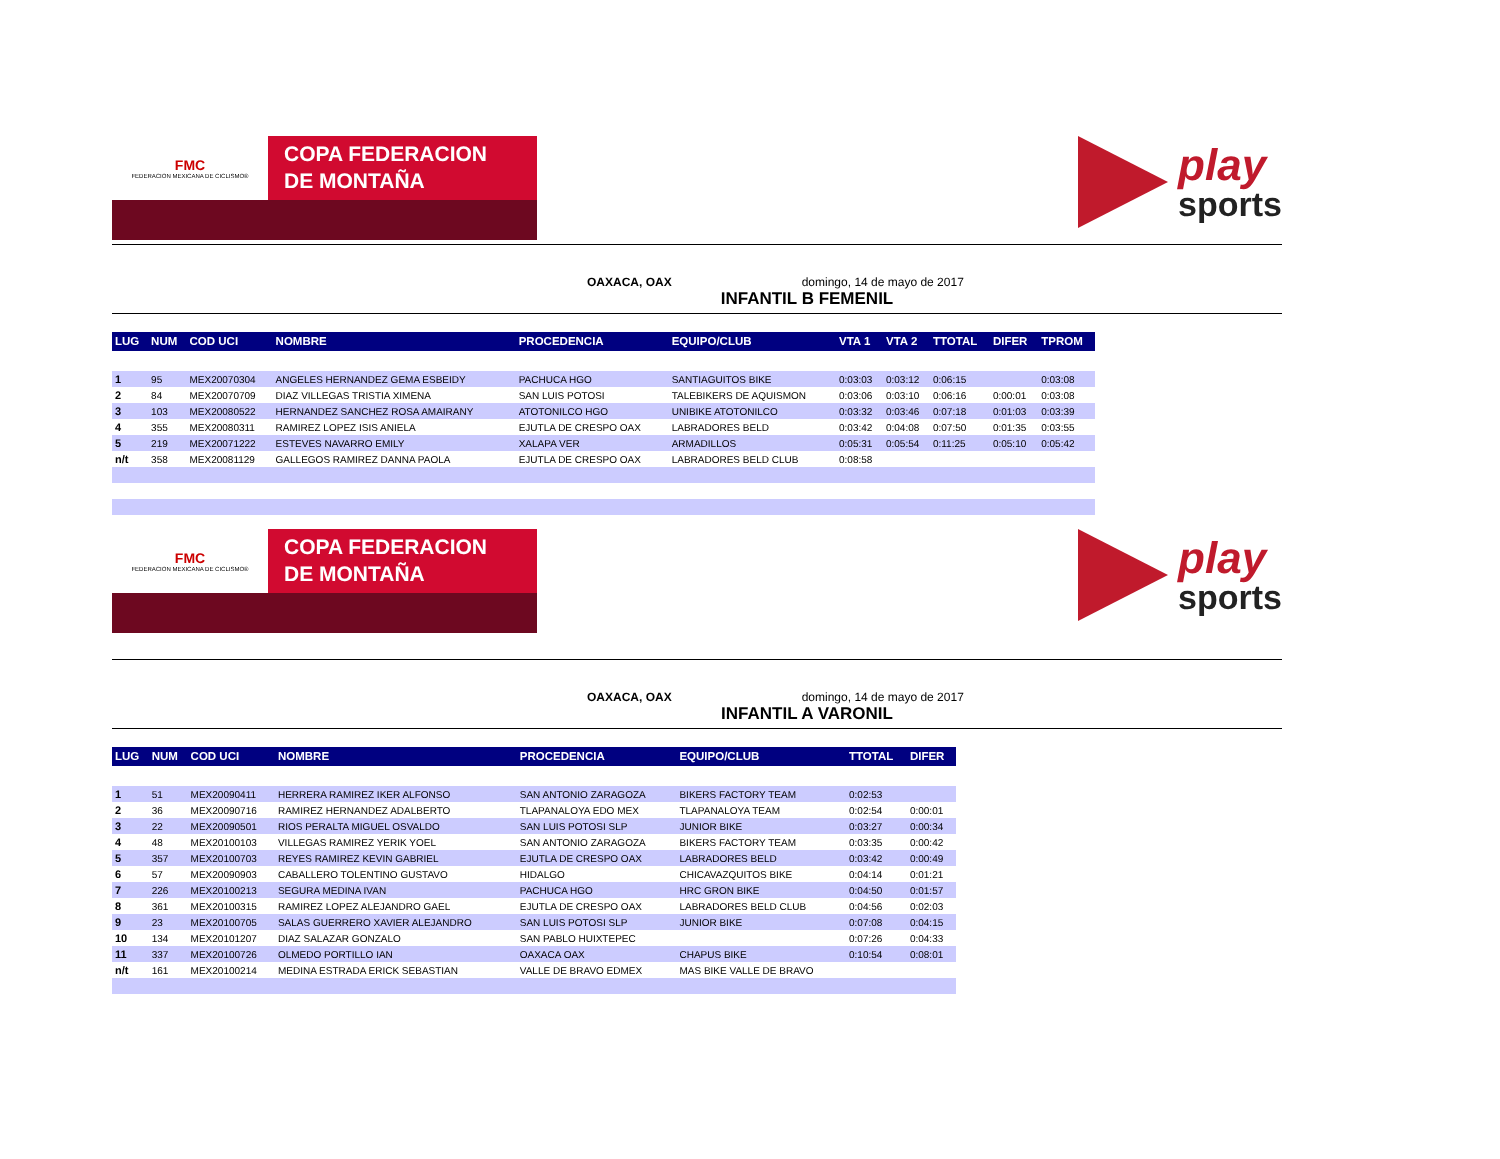FMC
FEDERACION MEXICANA DE CICLISMO®
COPA FEDERACION
DE MONTAÑA
play
sports
OAXACA, OAX domingo, 14 de mayo de 2017
INFANTIL B FEMENIL
| LUG | NUM | COD UCI | NOMBRE | PROCEDENCIA | EQUIPO/CLUB | VTA 1 | VTA 2 | TTOTAL | DIFER | TPROM |
| --- | --- | --- | --- | --- | --- | --- | --- | --- | --- | --- |
| 1 | 95 | MEX20070304 | ANGELES HERNANDEZ GEMA ESBEIDY | PACHUCA HGO | SANTIAGUITOS BIKE | 0:03:03 | 0:03:12 | 0:06:15 | | 0:03:08 |
| 2 | 84 | MEX20070709 | DIAZ VILLEGAS TRISTIA XIMENA | SAN LUIS POTOSI | TALEBIKERS DE AQUISMON | 0:03:06 | 0:03:10 | 0:06:16 | 0:00:01 | 0:03:08 |
| 3 | 103 | MEX20080522 | HERNANDEZ SANCHEZ ROSA AMAIRANY | ATOTONILCO HGO | UNIBIKE ATOTONILCO | 0:03:32 | 0:03:46 | 0:07:18 | 0:01:03 | 0:03:39 |
| 4 | 355 | MEX20080311 | RAMIREZ LOPEZ ISIS ANIELA | EJUTLA DE CRESPO OAX | LABRADORES BELD | 0:03:42 | 0:04:08 | 0:07:50 | 0:01:35 | 0:03:55 |
| 5 | 219 | MEX20071222 | ESTEVES NAVARRO EMILY | XALAPA VER | ARMADILLOS | 0:05:31 | 0:05:54 | 0:11:25 | 0:05:10 | 0:05:42 |
| n/t | 358 | MEX20081129 | GALLEGOS RAMIREZ DANNA PAOLA | EJUTLA DE CRESPO OAX | LABRADORES BELD CLUB | 0:08:58 | | | | |
FMC
FEDERACION MEXICANA DE CICLISMO®
COPA FEDERACION
DE MONTAÑA
play
sports
OAXACA, OAX domingo, 14 de mayo de 2017
INFANTIL A VARONIL
| LUG | NUM | COD UCI | NOMBRE | PROCEDENCIA | EQUIPO/CLUB | TTOTAL | DIFER |
| --- | --- | --- | --- | --- | --- | --- | --- |
| 1 | 51 | MEX20090411 | HERRERA RAMIREZ IKER ALFONSO | SAN ANTONIO ZARAGOZA | BIKERS FACTORY TEAM | 0:02:53 | |
| 2 | 36 | MEX20090716 | RAMIREZ HERNANDEZ ADALBERTO | TLAPANALOYA EDO MEX | TLAPANALOYA TEAM | 0:02:54 | 0:00:01 |
| 3 | 22 | MEX20090501 | RIOS PERALTA MIGUEL OSVALDO | SAN LUIS POTOSI SLP | JUNIOR BIKE | 0:03:27 | 0:00:34 |
| 4 | 48 | MEX20100103 | VILLEGAS RAMIREZ YERIK YOEL | SAN ANTONIO ZARAGOZA | BIKERS FACTORY TEAM | 0:03:35 | 0:00:42 |
| 5 | 357 | MEX20100703 | REYES RAMIREZ KEVIN GABRIEL | EJUTLA DE CRESPO OAX | LABRADORES BELD | 0:03:42 | 0:00:49 |
| 6 | 57 | MEX20090903 | CABALLERO TOLENTINO GUSTAVO | HIDALGO | CHICAVAZQUITOS BIKE | 0:04:14 | 0:01:21 |
| 7 | 226 | MEX20100213 | SEGURA MEDINA IVAN | PACHUCA HGO | HRC GRON BIKE | 0:04:50 | 0:01:57 |
| 8 | 361 | MEX20100315 | RAMIREZ LOPEZ ALEJANDRO GAEL | EJUTLA DE CRESPO OAX | LABRADORES BELD CLUB | 0:04:56 | 0:02:03 |
| 9 | 23 | MEX20100705 | SALAS GUERRERO XAVIER ALEJANDRO | SAN LUIS POTOSI SLP | JUNIOR BIKE | 0:07:08 | 0:04:15 |
| 10 | 134 | MEX20101207 | DIAZ SALAZAR GONZALO | SAN PABLO HUIXTEPEC | | 0:07:26 | 0:04:33 |
| 11 | 337 | MEX20100726 | OLMEDO PORTILLO IAN | OAXACA OAX | CHAPUS BIKE | 0:10:54 | 0:08:01 |
| n/t | 161 | MEX20100214 | MEDINA ESTRADA ERICK SEBASTIAN | VALLE DE BRAVO EDMEX | MAS BIKE VALLE DE BRAVO | | |